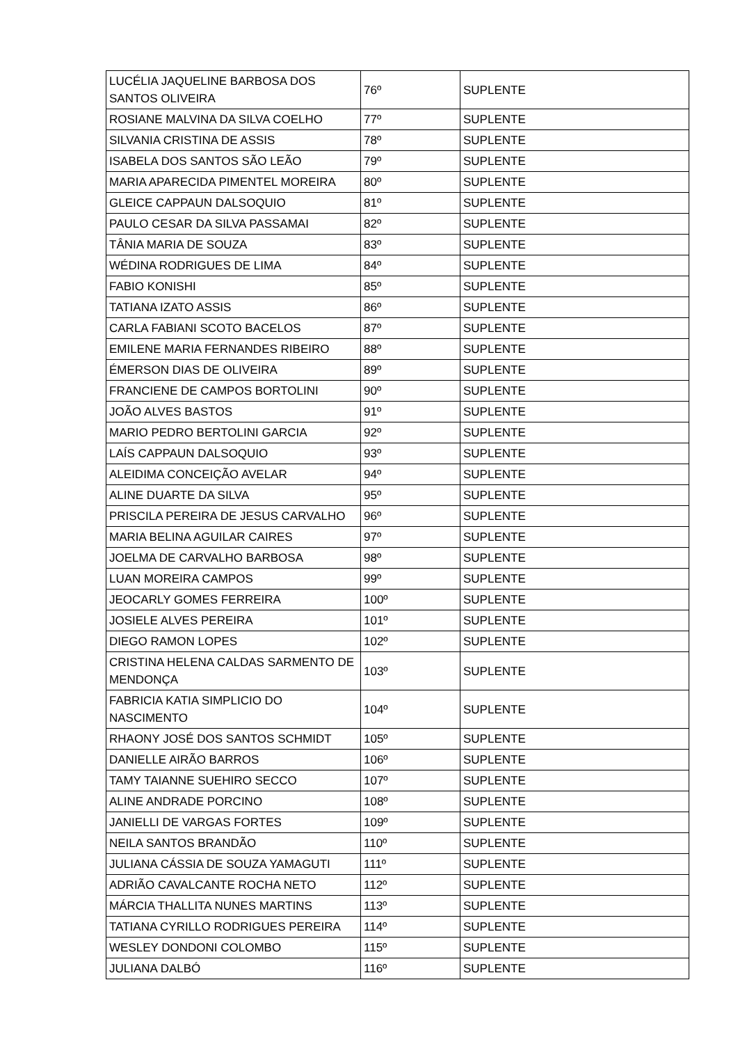| LUCÉLIA JAQUELINE BARBOSA DOS SANTOS OLIVEIRA | 76º | SUPLENTE |
| ROSIANE MALVINA DA SILVA COELHO | 77º | SUPLENTE |
| SILVANIA CRISTINA DE ASSIS | 78º | SUPLENTE |
| ISABELA DOS SANTOS SÃO LEÃO | 79º | SUPLENTE |
| MARIA APARECIDA PIMENTEL MOREIRA | 80º | SUPLENTE |
| GLEICE CAPPAUN DALSOQUIO | 81º | SUPLENTE |
| PAULO CESAR DA SILVA PASSAMAI | 82º | SUPLENTE |
| TÂNIA MARIA DE SOUZA | 83º | SUPLENTE |
| WÉDINA RODRIGUES DE LIMA | 84º | SUPLENTE |
| FABIO KONISHI | 85º | SUPLENTE |
| TATIANA IZATO ASSIS | 86º | SUPLENTE |
| CARLA FABIANI SCOTO BACELOS | 87º | SUPLENTE |
| EMILENE MARIA FERNANDES RIBEIRO | 88º | SUPLENTE |
| ÉMERSON DIAS DE OLIVEIRA | 89º | SUPLENTE |
| FRANCIENE DE CAMPOS BORTOLINI | 90º | SUPLENTE |
| JOÃO ALVES BASTOS | 91º | SUPLENTE |
| MARIO PEDRO BERTOLINI GARCIA | 92º | SUPLENTE |
| LAÍS CAPPAUN DALSOQUIO | 93º | SUPLENTE |
| ALEIDIMA CONCEIÇÃO AVELAR | 94º | SUPLENTE |
| ALINE DUARTE DA SILVA | 95º | SUPLENTE |
| PRISCILA PEREIRA DE JESUS CARVALHO | 96º | SUPLENTE |
| MARIA BELINA AGUILAR CAIRES | 97º | SUPLENTE |
| JOELMA DE CARVALHO BARBOSA | 98º | SUPLENTE |
| LUAN MOREIRA CAMPOS | 99º | SUPLENTE |
| JEOCARLY GOMES FERREIRA | 100º | SUPLENTE |
| JOSIELE ALVES PEREIRA | 101º | SUPLENTE |
| DIEGO RAMON LOPES | 102º | SUPLENTE |
| CRISTINA HELENA CALDAS SARMENTO DE MENDONÇA | 103º | SUPLENTE |
| FABRICIA KATIA SIMPLICIO DO NASCIMENTO | 104º | SUPLENTE |
| RHAONY JOSÉ DOS SANTOS SCHMIDT | 105º | SUPLENTE |
| DANIELLE AIRÃO BARROS | 106º | SUPLENTE |
| TAMY TAIANNE SUEHIRO SECCO | 107º | SUPLENTE |
| ALINE ANDRADE PORCINO | 108º | SUPLENTE |
| JANIELLI DE VARGAS FORTES | 109º | SUPLENTE |
| NEILA SANTOS BRANDÃO | 110º | SUPLENTE |
| JULIANA CÁSSIA DE SOUZA YAMAGUTI | 111º | SUPLENTE |
| ADRIÃO CAVALCANTE ROCHA NETO | 112º | SUPLENTE |
| MÁRCIA THALLITA NUNES MARTINS | 113º | SUPLENTE |
| TATIANA CYRILLO RODRIGUES PEREIRA | 114º | SUPLENTE |
| WESLEY DONDONI COLOMBO | 115º | SUPLENTE |
| JULIANA DALBÓ | 116º | SUPLENTE |